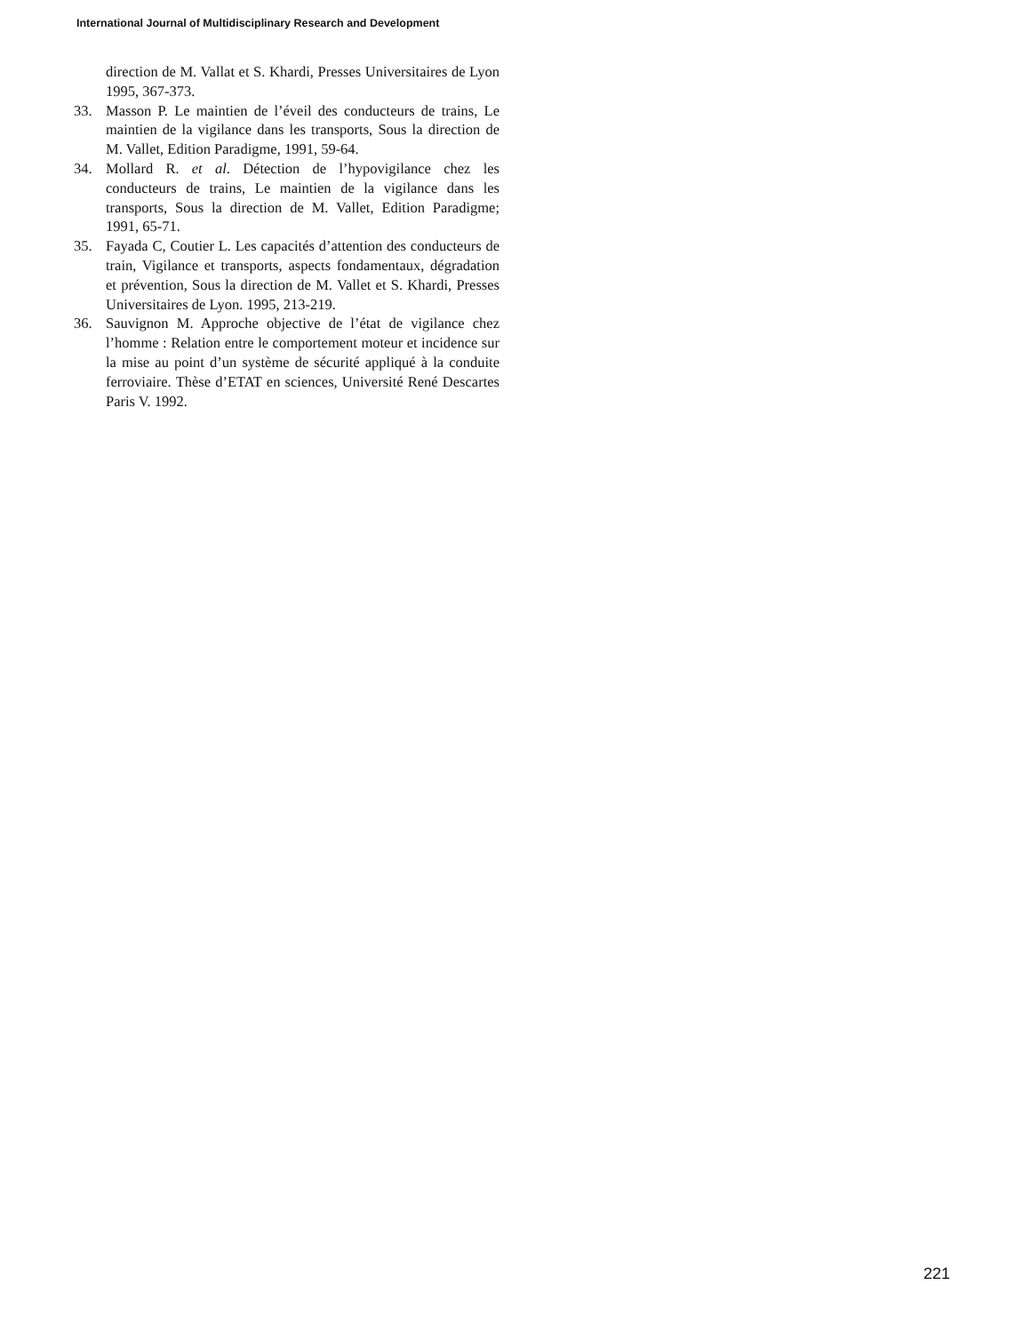International Journal of Multidisciplinary Research and Development
direction de M. Vallat et S. Khardi, Presses Universitaires de Lyon 1995, 367-373.
33. Masson P. Le maintien de l’éveil des conducteurs de trains, Le maintien de la vigilance dans les transports, Sous la direction de M. Vallet, Edition Paradigme, 1991, 59-64.
34. Mollard R. et al. Détection de l’hypovigilance chez les conducteurs de trains, Le maintien de la vigilance dans les transports, Sous la direction de M. Vallet, Edition Paradigme; 1991, 65-71.
35. Fayada C, Coutier L. Les capacités d’attention des conducteurs de train, Vigilance et transports, aspects fondamentaux, dégradation et prévention, Sous la direction de M. Vallet et S. Khardi, Presses Universitaires de Lyon. 1995, 213-219.
36. Sauvignon M. Approche objective de l’état de vigilance chez l’homme : Relation entre le comportement moteur et incidence sur la mise au point d’un système de sécurité appliqué à la conduite ferroviaire. Thèse d’ETAT en sciences, Université René Descartes Paris V. 1992.
221